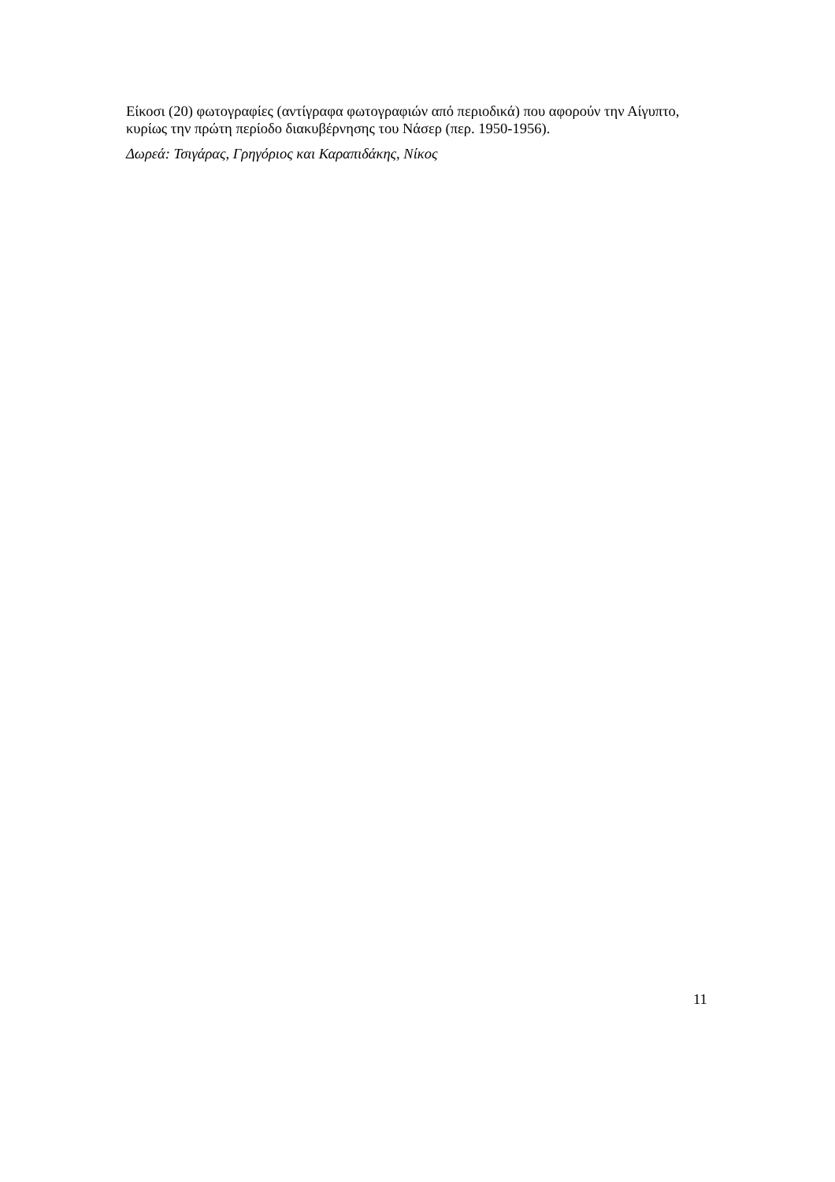Είκοσι (20) φωτογραφίες (αντίγραφα φωτογραφιών από περιοδικά) που αφορούν την Αίγυπτο, κυρίως την πρώτη περίοδο διακυβέρνησης του Νάσερ (περ. 1950-1956).
Δωρεά: Τσιγάρας, Γρηγόριος και Καραπιδάκης, Νίκος
11